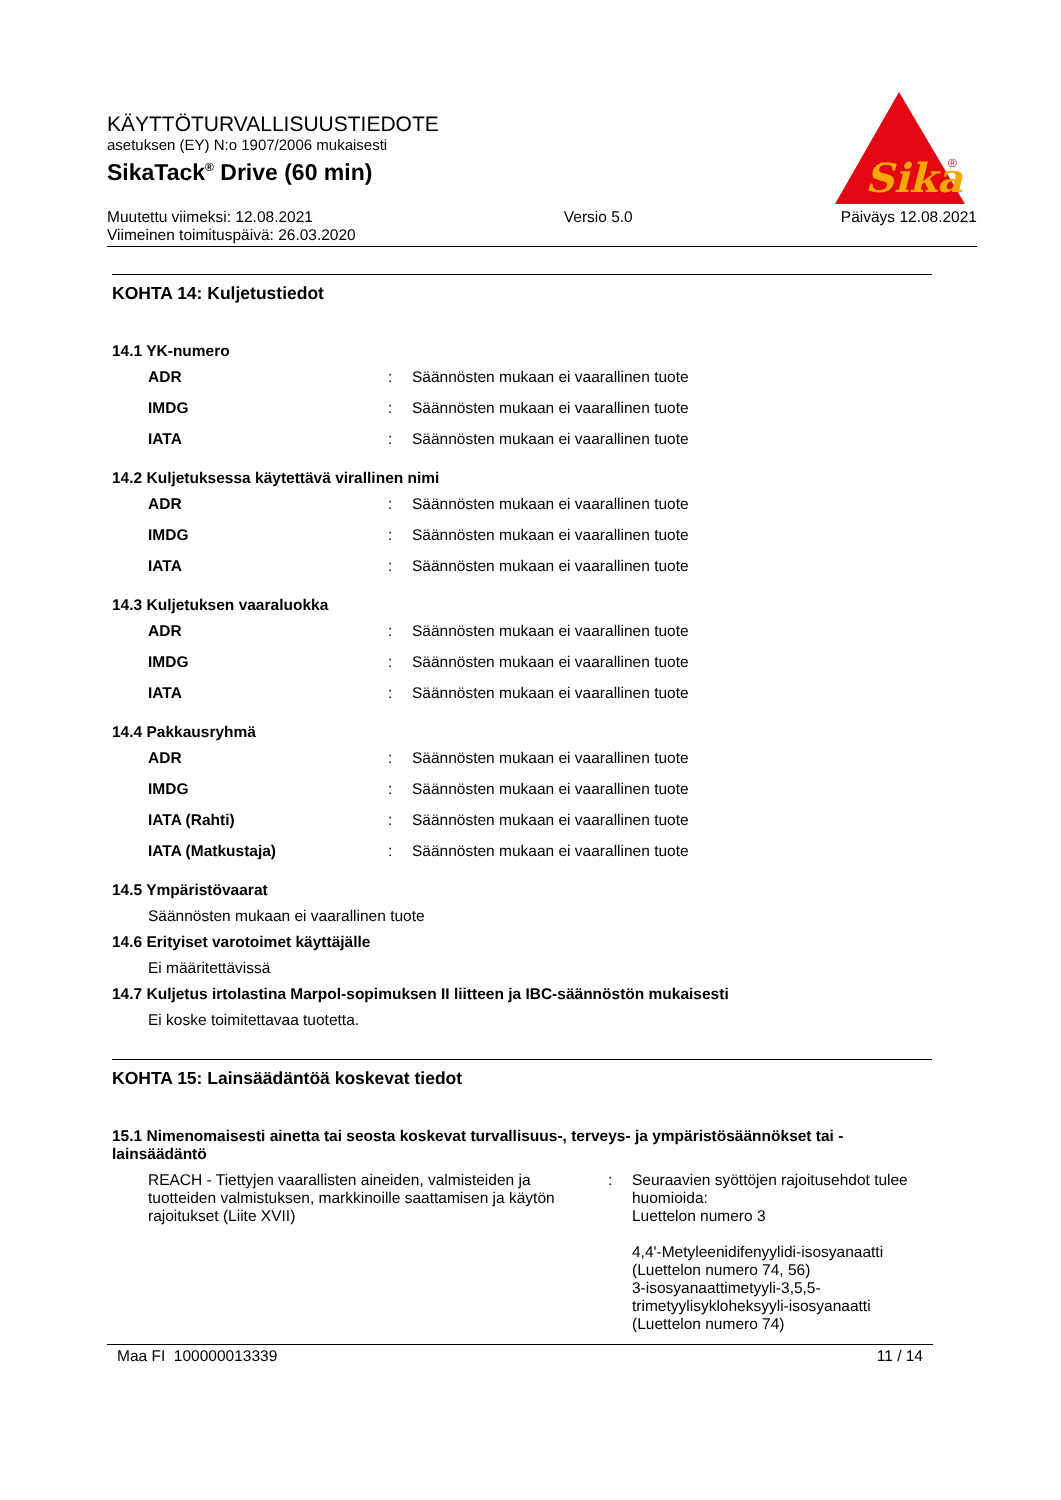KÄYTTÖTURVALLISUUSTIEDOTE
asetuksen (EY) N:o 1907/2006 mukaisesti
SikaTack<sup>®</sup> Drive (60 min)
Muutettu viimeksi: 12.08.2021
Viimeinen toimituspäivä: 26.03.2020
Versio 5.0 Päiväys 12.08.2021
Sika
®
KOHTA 14: Kuljetustiedot
14.1 YK-numero
| ADR | : | Säännösten mukaan ei vaarallinen tuote |
| IMDG | : | Säännösten mukaan ei vaarallinen tuote |
| IATA | : | Säännösten mukaan ei vaarallinen tuote |
14.2 Kuljetuksessa käytettävä virallinen nimi
| ADR | : | Säännösten mukaan ei vaarallinen tuote |
| IMDG | : | Säännösten mukaan ei vaarallinen tuote |
| IATA | : | Säännösten mukaan ei vaarallinen tuote |
14.3 Kuljetuksen vaaraluokka
| ADR | : | Säännösten mukaan ei vaarallinen tuote |
| IMDG | : | Säännösten mukaan ei vaarallinen tuote |
| IATA | : | Säännösten mukaan ei vaarallinen tuote |
14.4 Pakkausryhmä
| ADR | : | Säännösten mukaan ei vaarallinen tuote |
| IMDG | : | Säännösten mukaan ei vaarallinen tuote |
| IATA (Rahti) | : | Säännösten mukaan ei vaarallinen tuote |
| IATA (Matkustaja) | : | Säännösten mukaan ei vaarallinen tuote |
14.5 Ympäristövaarat
Säännösten mukaan ei vaarallinen tuote
14.6 Erityiset varotoimet käyttäjälle
Ei määritettävissä
14.7 Kuljetus irtolastina Marpol-sopimuksen II liitteen ja IBC-säännöstön mukaisesti
Ei koske toimitettavaa tuotetta.
KOHTA 15: Lainsäädäntöä koskevat tiedot
15.1 Nimenomaisesti ainetta tai seosta koskevat turvallisuus-, terveys- ja ympäristösäännökset tai -lainsäädäntö
| REACH - Tiettyjen vaarallisten aineiden, valmisteiden ja tuotteiden valmistuksen, markkinoille saattamisen ja käytön rajoitukset (Liite XVII) | : | Seuraavien syöttöjen rajoitusehdot tulee huomioida: Luettelon numero 3 4,4'-Metyleenidifenyylidi-isosyanaatti (Luettelon numero 74, 56) 3-isosyanaattimetyyli-3,5,5-trimetyylisykloheksyyli-isosyanaatti (Luettelon numero 74) |
Maa FI 100000013339 11 / 14